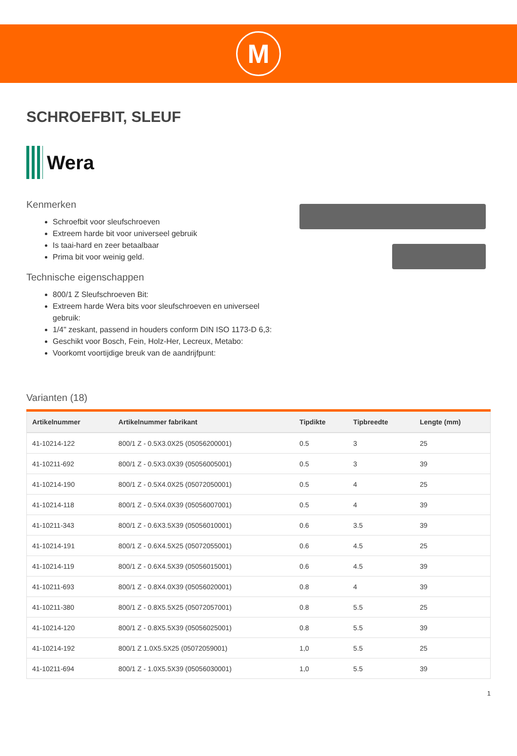M
SCHROEFBIT, SLEUF
Wera
Kenmerken
Schroefbit voor sleufschroeven
Extreem harde bit voor universeel gebruik
Is taai-hard en zeer betaalbaar
Prima bit voor weinig geld.
Technische eigenschappen
800/1 Z Sleufschroeven Bit:
Extreem harde Wera bits voor sleufschroeven en universeel gebruik:
1/4" zeskant, passend in houders conform DIN ISO 1173-D 6,3:
Geschikt voor Bosch, Fein, Holz-Her, Lecreux, Metabo:
Voorkomt voortijdige breuk van de aandrijfpunt:
Varianten (18)
| Artikelnummer | Artikelnummer fabrikant | Tipdikte | Tipbreedte | Lengte (mm) |
| --- | --- | --- | --- | --- |
| 41-10214-122 | 800/1 Z - 0.5X3.0X25 (05056200001) | 0.5 | 3 | 25 |
| 41-10211-692 | 800/1 Z - 0.5X3.0X39 (05056005001) | 0.5 | 3 | 39 |
| 41-10214-190 | 800/1 Z - 0.5X4.0X25 (05072050001) | 0.5 | 4 | 25 |
| 41-10214-118 | 800/1 Z - 0.5X4.0X39 (05056007001) | 0.5 | 4 | 39 |
| 41-10211-343 | 800/1 Z - 0.6X3.5X39 (05056010001) | 0.6 | 3.5 | 39 |
| 41-10214-191 | 800/1 Z - 0.6X4.5X25 (05072055001) | 0.6 | 4.5 | 25 |
| 41-10214-119 | 800/1 Z - 0.6X4.5X39 (05056015001) | 0.6 | 4.5 | 39 |
| 41-10211-693 | 800/1 Z - 0.8X4.0X39 (05056020001) | 0.8 | 4 | 39 |
| 41-10211-380 | 800/1 Z - 0.8X5.5X25 (05072057001) | 0.8 | 5.5 | 25 |
| 41-10214-120 | 800/1 Z - 0.8X5.5X39 (05056025001) | 0.8 | 5.5 | 39 |
| 41-10214-192 | 800/1 Z 1.0X5.5X25 (05072059001) | 1,0 | 5.5 | 25 |
| 41-10211-694 | 800/1 Z - 1.0X5.5X39 (05056030001) | 1,0 | 5.5 | 39 |
1